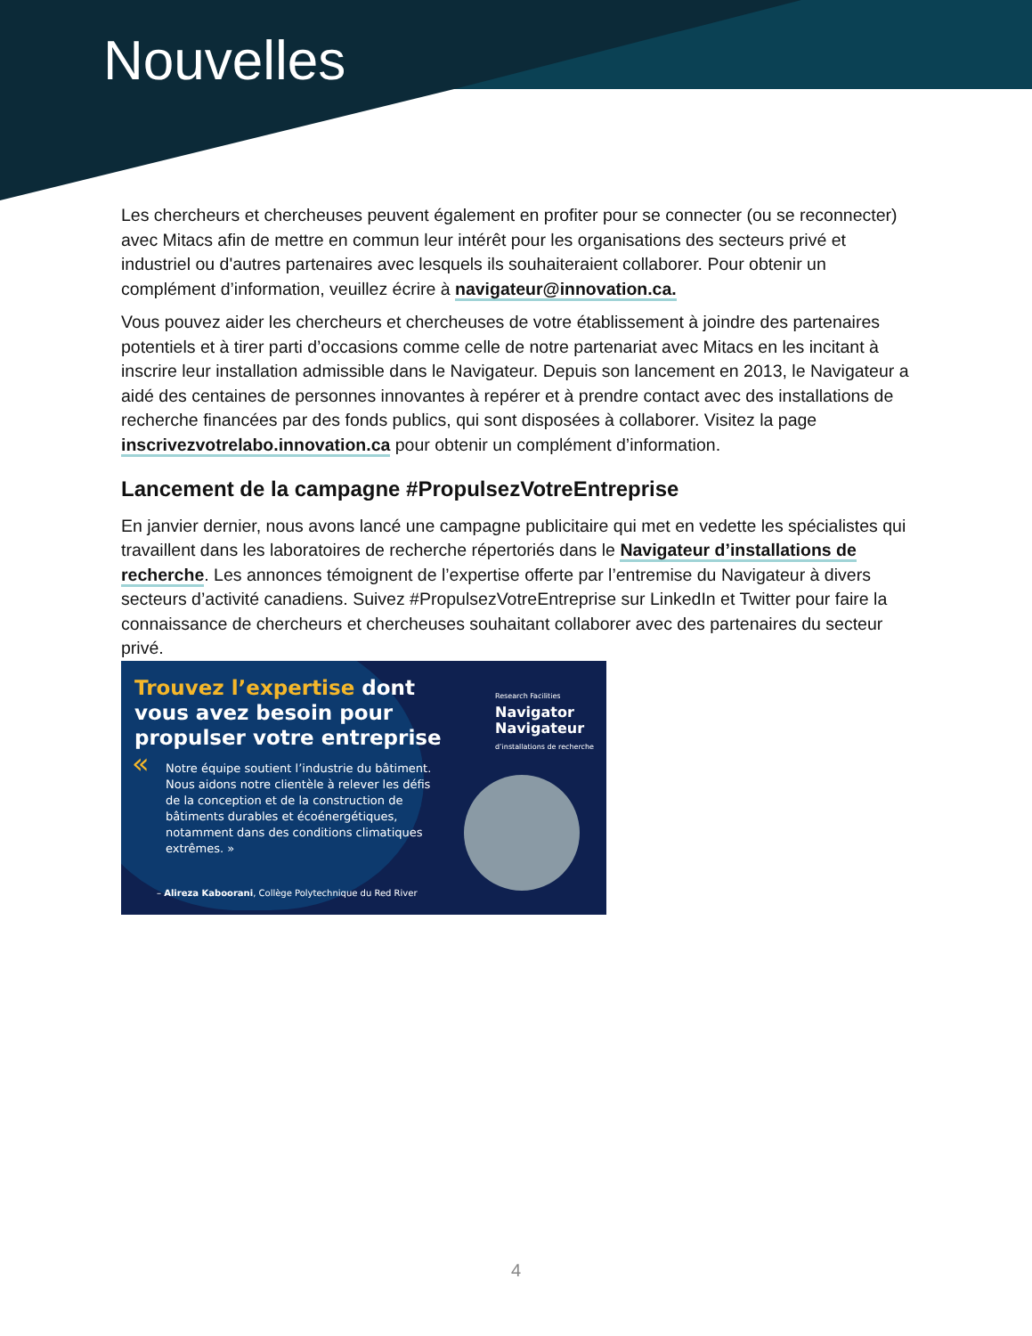Nouvelles
Les chercheurs et chercheuses peuvent également en profiter pour se connecter (ou se reconnecter) avec Mitacs afin de mettre en commun leur intérêt pour les organisations des secteurs privé et industriel ou d'autres partenaires avec lesquels ils souhaiteraient collaborer. Pour obtenir un complément d’information, veuillez écrire à navigateur@innovation.ca.
Vous pouvez aider les chercheurs et chercheuses de votre établissement à joindre des partenaires potentiels et à tirer parti d’occasions comme celle de notre partenariat avec Mitacs en les incitant à inscrire leur installation admissible dans le Navigateur. Depuis son lancement en 2013, le Navigateur a aidé des centaines de personnes innovantes à repérer et à prendre contact avec des installations de recherche financées par des fonds publics, qui sont disposées à collaborer. Visitez la page inscrivezvotrelabo.innovation.ca pour obtenir un complément d’information.
Lancement de la campagne #PropulsezVotreEntreprise
En janvier dernier, nous avons lancé une campagne publicitaire qui met en vedette les spécialistes qui travaillent dans les laboratoires de recherche répertoriés dans le Navigateur d’installations de recherche. Les annonces témoignent de l’expertise offerte par l’entremise du Navigateur à divers secteurs d’activité canadiens. Suivez #PropulsezVotreEntreprise sur LinkedIn et Twitter pour faire la connaissance de chercheurs et chercheuses souhaitant collaborer avec des partenaires du secteur privé.
Trouvez l’expertise dont
vous avez besoin pour
propulser votre entreprise
« Notre équipe soutient l’industrie du bâtiment. Nous aidons notre clientèle à relever les défis de la conception et de la construction de bâtiments durables et écoénergétiques, notamment dans des conditions climatiques extrêmes. »
– Alireza Kaboorani, Collège Polytechnique du Red River
Research Facilities
Navigator
Navigateur
d’installations de recherche
4